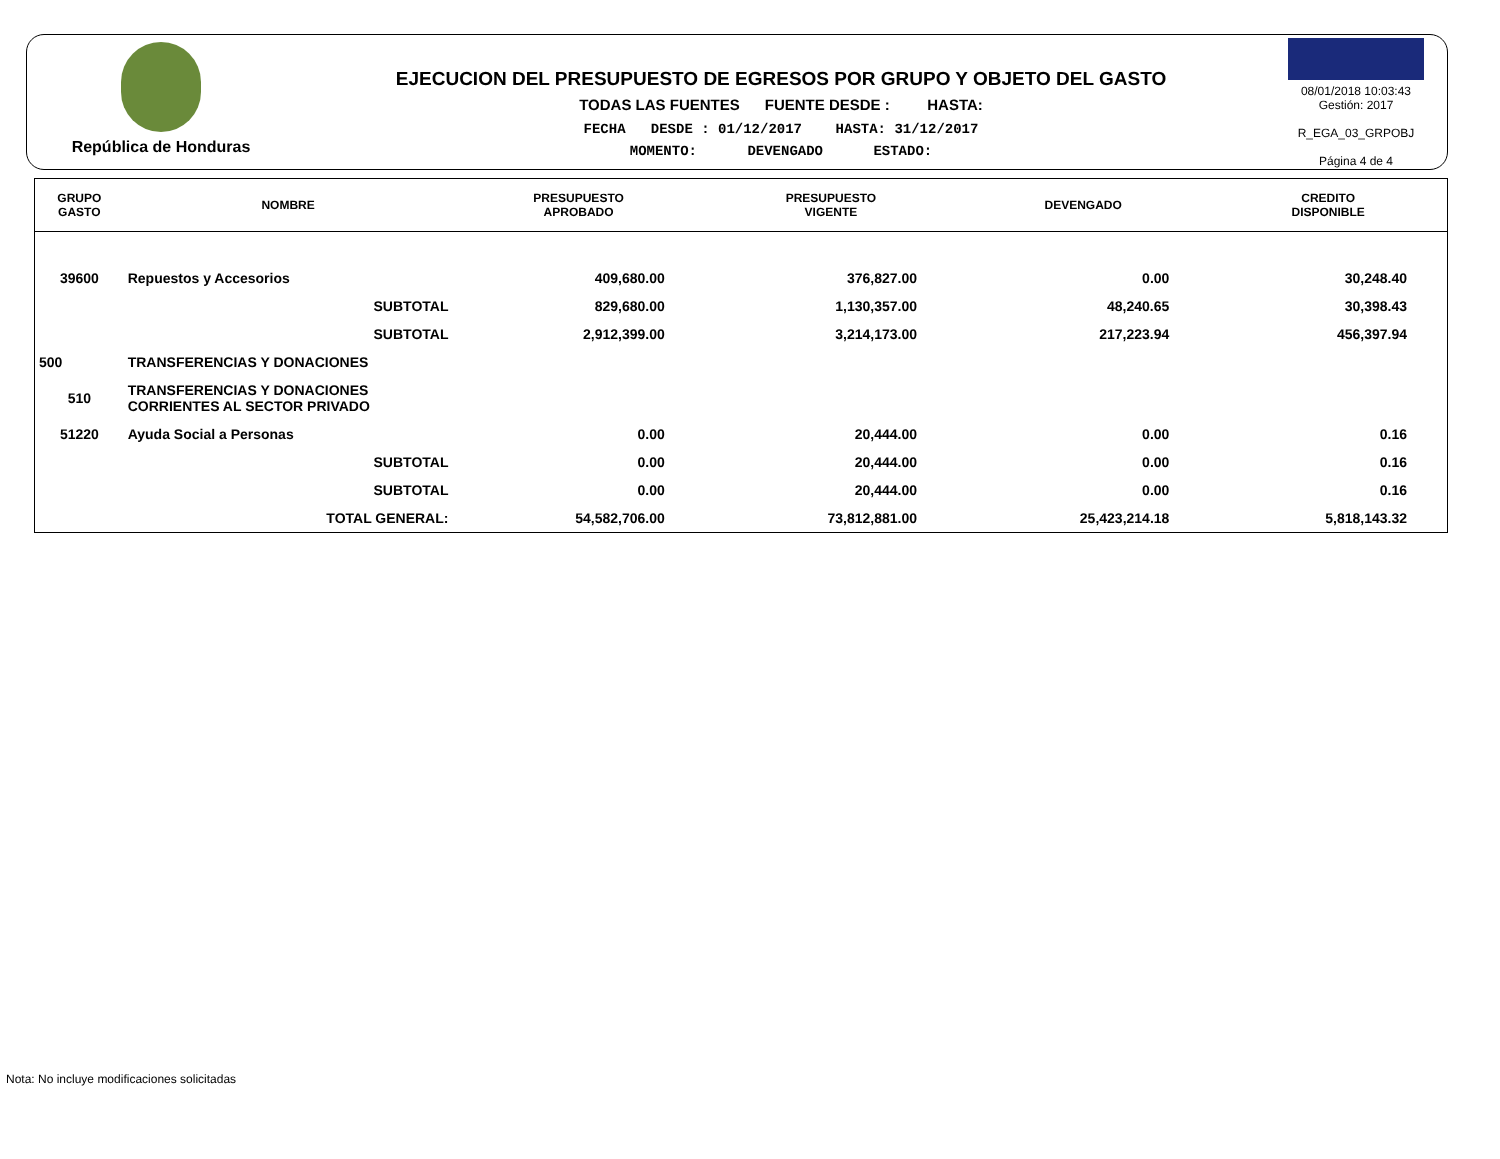República de Honduras
EJECUCION DEL PRESUPUESTO DE EGRESOS POR GRUPO Y OBJETO DEL GASTO
TODAS LAS FUENTES FUENTE DESDE : HASTA:
FECHA DESDE : 01/12/2017 HASTA: 31/12/2017
MOMENTO: DEVENGADO ESTADO:
08/01/2018 10:03:43
Gestión: 2017
R_EGA_03_GRPOBJ
Página 4 de 4
| GRUPO GASTO | NOMBRE | PRESUPUESTO APROBADO | PRESUPUESTO VIGENTE | DEVENGADO | CREDITO DISPONIBLE |
| --- | --- | --- | --- | --- | --- |
| 39600 | Repuestos y Accesorios | 409,680.00 | 376,827.00 | 0.00 | 30,248.40 |
| | SUBTOTAL | 829,680.00 | 1,130,357.00 | 48,240.65 | 30,398.43 |
| | SUBTOTAL | 2,912,399.00 | 3,214,173.00 | 217,223.94 | 456,397.94 |
| 500 | TRANSFERENCIAS Y DONACIONES | | | | |
| 510 | TRANSFERENCIAS Y DONACIONES CORRIENTES AL SECTOR PRIVADO | | | | |
| 51220 | Ayuda Social a Personas | 0.00 | 20,444.00 | 0.00 | 0.16 |
| | SUBTOTAL | 0.00 | 20,444.00 | 0.00 | 0.16 |
| | SUBTOTAL | 0.00 | 20,444.00 | 0.00 | 0.16 |
| | TOTAL GENERAL: | 54,582,706.00 | 73,812,881.00 | 25,423,214.18 | 5,818,143.32 |
Nota: No incluye modificaciones solicitadas